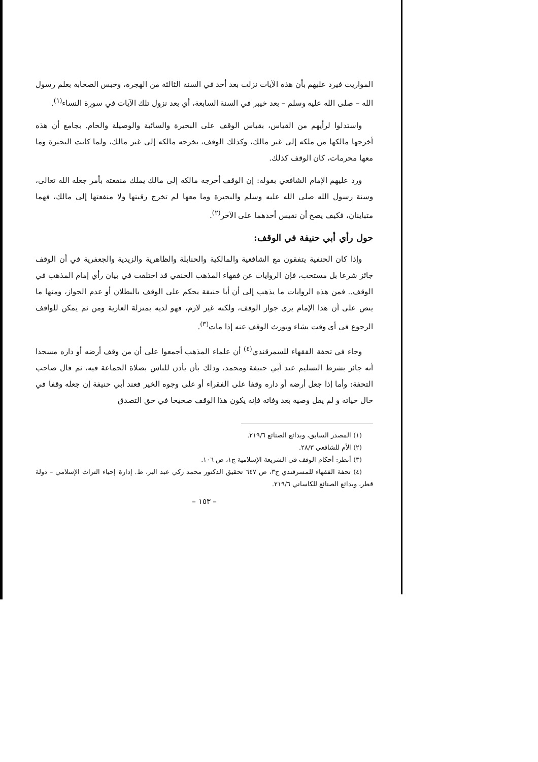المواريث فيرد عليهم بأن هذه الآيات نزلت بعد أحد في السنة الثالثة من الهجرة، وحبس الصحابة بعلم رسول الله – صلى الله عليه وسلم – بعد خيبر في السنة السابعة، أي بعد نزول تلك الآيات في سورة النساء<sup>(١)</sup>.
واستدلوا لرأيهم من القياس، بقياس الوقف على البحيرة والسائبة والوصيلة والحام. بجامع أن هذه أخرجها مالكها من ملكه إلى غير مالك، وكذلك الوقف، يخرجه مالكه إلى غير مالك، ولما كانت البحيرة وما معها محرمات، كان الوقف كذلك.
ورد عليهم الإمام الشافعي بقوله: إن الوقف أخرجه مالكه إلى مالك يملك منفعته بأمر جعله الله تعالى، وسنة رسول الله صلى الله عليه وسلم والبحيرة وما معها لم تخرج رقبتها ولا منفعتها إلى مالك، فهما متباينان، فكيف يصح أن نقيس أحدهما على الآخر<sup>(٢)</sup>.
حول رأي أبي حنيفة في الوقف:
وإذا كان الحنفية يتفقون مع الشافعية والمالكية والحنابلة والظاهرية والزيدية والجعفرية في أن الوقف جائز شرعا بل مستحب، فإن الروايات عن فقهاء المذهب الحنفي قد اختلفت في بيان رأي إمام المذهب في الوقف.. فمن هذه الروايات ما يذهب إلى أن أبا حنيفة يحكم على الوقف بالبطلان أو عدم الجواز، ومنها ما ينص على أن هذا الإمام يرى جواز الوقف، ولكنه غير لازم، فهو لديه بمنزلة العارية ومن ثم يمكن للواقف الرجوع في أي وقت يشاء ويورث الوقف عنه إذا مات<sup>(٣)</sup>.
وجاء في تحفة الفقهاء للسمرقندي<sup>(٤)</sup> أن علماء المذهب أجمعوا على أن من وقف أرضه أو داره مسجدا أنه جائز بشرط التسليم عند أبي حنيفة ومحمد، وذلك بأن يأذن للناس بصلاة الجماعة فيه، ثم قال صاحب التحفة: وأما إذا جعل أرضه أو داره وقفا على الفقراء أو على وجوه الخير فعند أبي حنيفة إن جعله وقفا في حال حياته و لم يقل وصية بعد وفاته فإنه يكون هذا الوقف صحيحا في حق التصدق
(١) المصدر السابق، وبدائع الصنائع ٢١٩/٦.
(٢) الأم للشافعي ٢٨/٣.
(٣) أنظر: أحكام الوقف في الشريعة الإسلامية ج١، ص ١٠٦.
(٤) تحفة الفقهاء للمسرقندي ج٣، ص ٦٤٧ تحقيق الدكتور محمد زكي عبد البر، ط. إدارة إحياء التراث الإسلامي – دولة قطر، وبدائع الصنائع للكاساني ٢١٩/٦.
– ١٥٣ –